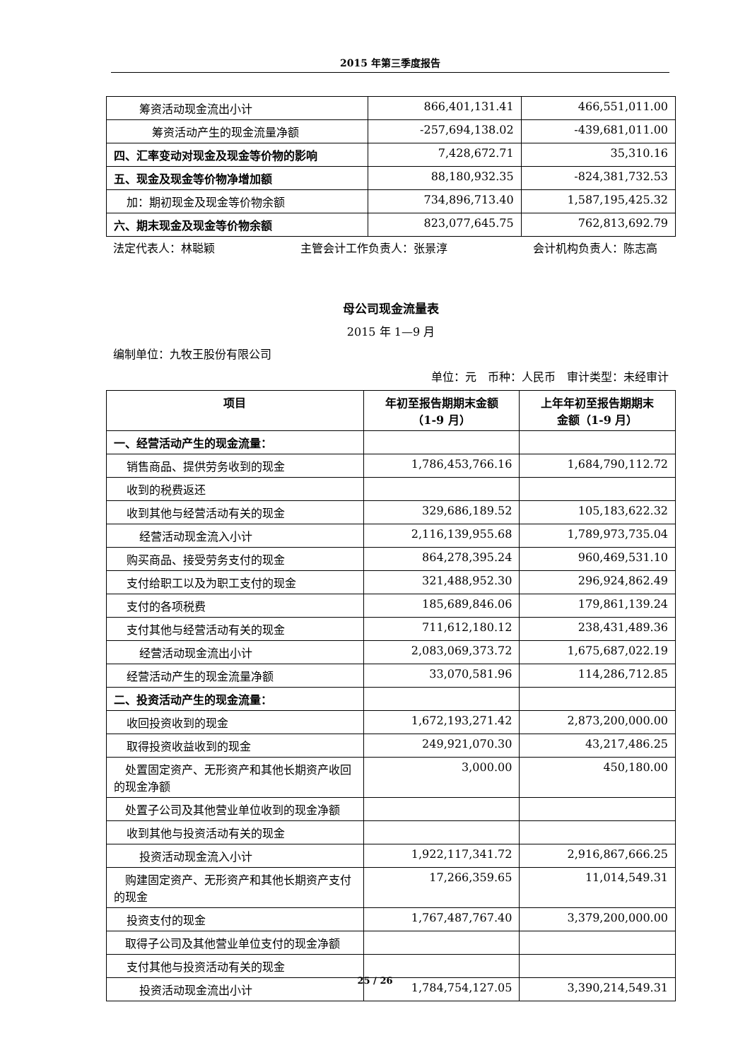2015 年第三季度报告
| 筹资活动现金流出小计 | 866,401,131.41 | 466,551,011.00 |
| 筹资活动产生的现金流量净额 | -257,694,138.02 | -439,681,011.00 |
| 四、汇率变动对现金及现金等价物的影响 | 7,428,672.71 | 35,310.16 |
| 五、现金及现金等价物净增加额 | 88,180,932.35 | -824,381,732.53 |
| 加：期初现金及现金等价物余额 | 734,896,713.40 | 1,587,195,425.32 |
| 六、期末现金及现金等价物余额 | 823,077,645.75 | 762,813,692.79 |
法定代表人：林聪颖 主管会计工作负责人：张景淳 会计机构负责人：陈志高
母公司现金流量表
2015 年 1—9 月
编制单位：九牧王股份有限公司
单位：元　币种：人民币　审计类型：未经审计
| 项目 | 年初至报告期期末金额 （1-9 月） | 上年年初至报告期期末 金额（1-9 月） |
| --- | --- | --- |
| 一、经营活动产生的现金流量： | | |
| 销售商品、提供劳务收到的现金 | 1,786,453,766.16 | 1,684,790,112.72 |
| 收到的税费返还 | | |
| 收到其他与经营活动有关的现金 | 329,686,189.52 | 105,183,622.32 |
| 经营活动现金流入小计 | 2,116,139,955.68 | 1,789,973,735.04 |
| 购买商品、接受劳务支付的现金 | 864,278,395.24 | 960,469,531.10 |
| 支付给职工以及为职工支付的现金 | 321,488,952.30 | 296,924,862.49 |
| 支付的各项税费 | 185,689,846.06 | 179,861,139.24 |
| 支付其他与经营活动有关的现金 | 711,612,180.12 | 238,431,489.36 |
| 经营活动现金流出小计 | 2,083,069,373.72 | 1,675,687,022.19 |
| 经营活动产生的现金流量净额 | 33,070,581.96 | 114,286,712.85 |
| 二、投资活动产生的现金流量： | | |
| 收回投资收到的现金 | 1,672,193,271.42 | 2,873,200,000.00 |
| 取得投资收益收到的现金 | 249,921,070.30 | 43,217,486.25 |
| 处置固定资产、无形资产和其他长期资产收回的现金净额 | 3,000.00 | 450,180.00 |
| 处置子公司及其他营业单位收到的现金净额 | | |
| 收到其他与投资活动有关的现金 | | |
| 投资活动现金流入小计 | 1,922,117,341.72 | 2,916,867,666.25 |
| 购建固定资产、无形资产和其他长期资产支付的现金 | 17,266,359.65 | 11,014,549.31 |
| 投资支付的现金 | 1,767,487,767.40 | 3,379,200,000.00 |
| 取得子公司及其他营业单位支付的现金净额 | | |
| 支付其他与投资活动有关的现金 | | |
| 投资活动现金流出小计 | 1,784,754,127.05 | 3,390,214,549.31 |
25 / 26